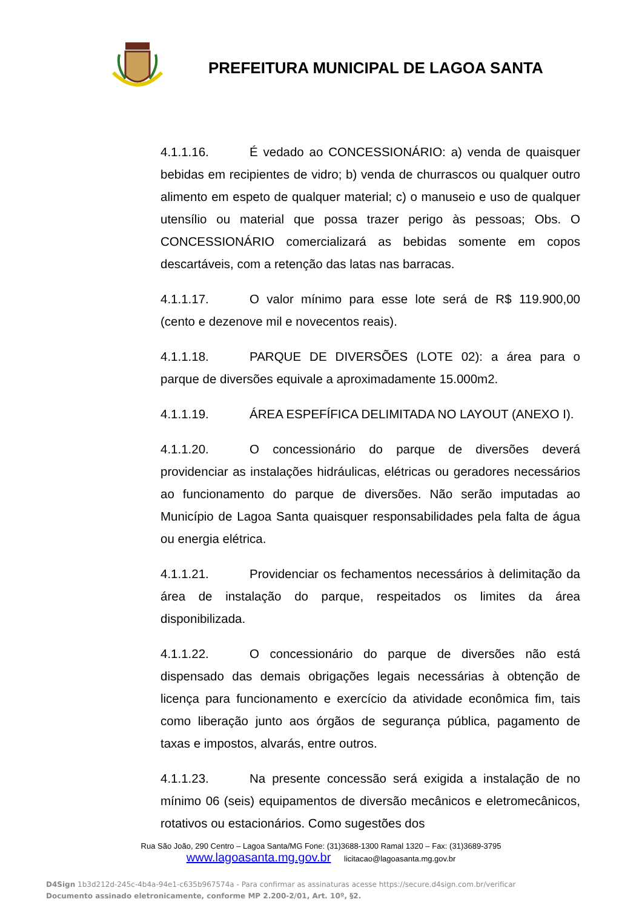PREFEITURA MUNICIPAL DE LAGOA SANTA
4.1.1.16. É vedado ao CONCESSIONÁRIO: a) venda de quaisquer bebidas em recipientes de vidro; b) venda de churrascos ou qualquer outro alimento em espeto de qualquer material; c) o manuseio e uso de qualquer utensílio ou material que possa trazer perigo às pessoas; Obs. O CONCESSIONÁRIO comercializará as bebidas somente em copos descartáveis, com a retenção das latas nas barracas.
4.1.1.17. O valor mínimo para esse lote será de R$ 119.900,00 (cento e dezenove mil e novecentos reais).
4.1.1.18. PARQUE DE DIVERSÕES (LOTE 02): a área para o parque de diversões equivale a aproximadamente 15.000m2.
4.1.1.19. ÁREA ESPEFÍFICA DELIMITADA NO LAYOUT (ANEXO I).
4.1.1.20. O concessionário do parque de diversões deverá providenciar as instalações hidráulicas, elétricas ou geradores necessários ao funcionamento do parque de diversões. Não serão imputadas ao Município de Lagoa Santa quaisquer responsabilidades pela falta de água ou energia elétrica.
4.1.1.21. Providenciar os fechamentos necessários à delimitação da área de instalação do parque, respeitados os limites da área disponibilizada.
4.1.1.22. O concessionário do parque de diversões não está dispensado das demais obrigações legais necessárias à obtenção de licença para funcionamento e exercício da atividade econômica fim, tais como liberação junto aos órgãos de segurança pública, pagamento de taxas e impostos, alvarás, entre outros.
4.1.1.23. Na presente concessão será exigida a instalação de no mínimo 06 (seis) equipamentos de diversão mecânicos e eletromecânicos, rotativos ou estacionários. Como sugestões dos
Rua São João, 290 Centro – Lagoa Santa/MG Fone: (31)3688-1300 Ramal 1320 – Fax: (31)3689-3795
www.lagoasanta.mg.gov.br licitacao@lagoasanta.mg.gov.br
D4Sign 1b3d212d-245c-4b4a-94e1-c635b967574a - Para confirmar as assinaturas acesse https://secure.d4sign.com.br/verificar
Documento assinado eletronicamente, conforme MP 2.200-2/01, Art. 10º, §2.